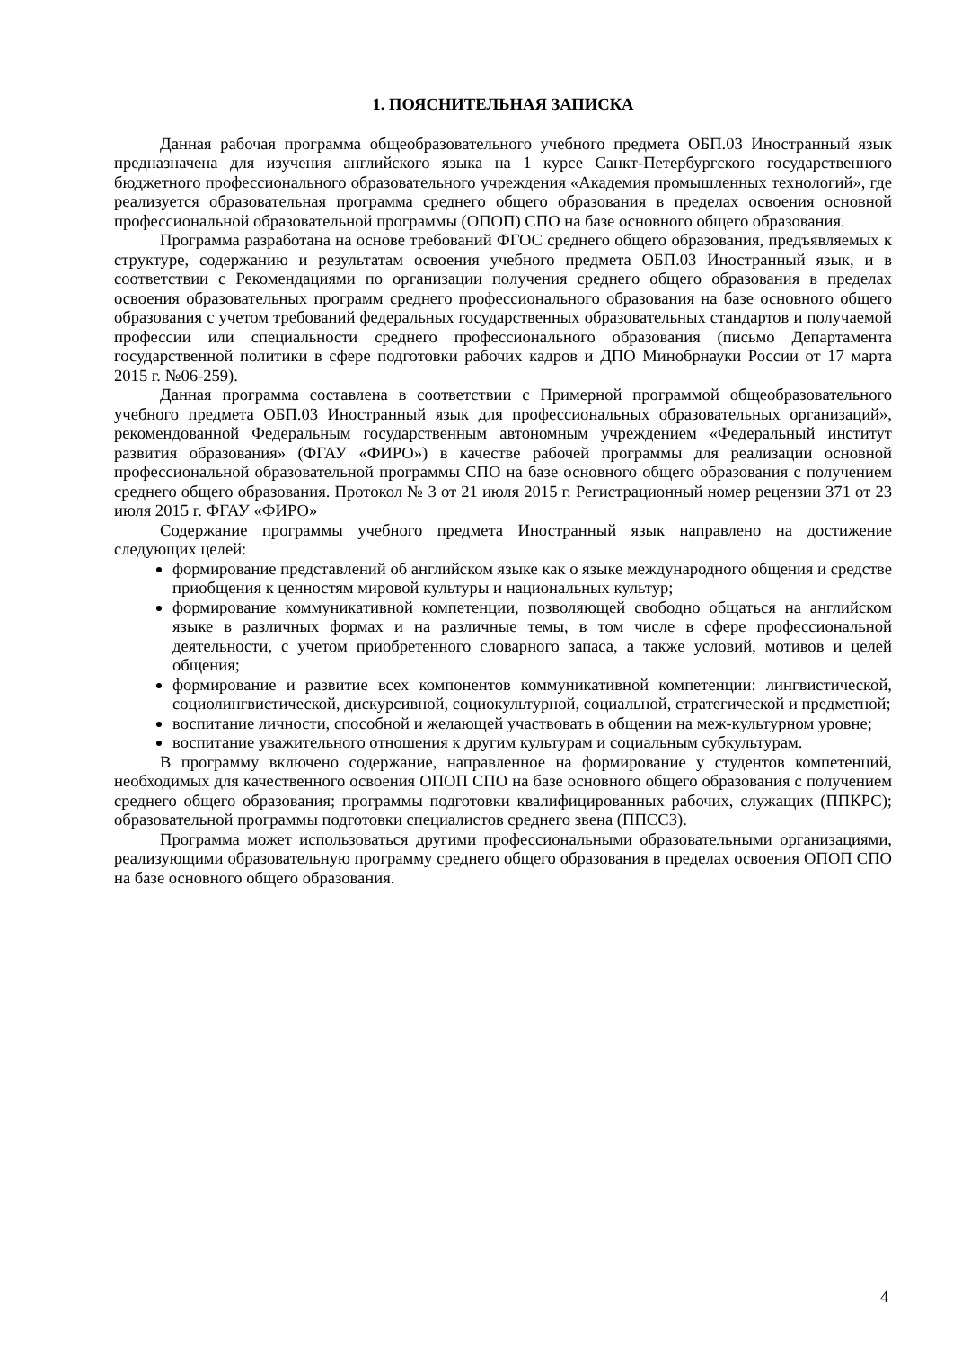1. ПОЯСНИТЕЛЬНАЯ ЗАПИСКА
Данная рабочая программа общеобразовательного учебного предмета ОБП.03 Иностранный язык предназначена для изучения английского языка на 1 курсе Санкт-Петербургского государственного бюджетного профессионального образовательного учреждения «Академия промышленных технологий», где реализуется образовательная программа среднего общего образования в пределах освоения основной профессиональной образовательной программы (ОПОП) СПО на базе основного общего образования.
Программа разработана на основе требований ФГОС среднего общего образования, предъявляемых к структуре, содержанию и результатам освоения учебного предмета ОБП.03 Иностранный язык, и в соответствии с Рекомендациями по организации получения среднего общего образования в пределах освоения образовательных программ среднего профессионального образования на базе основного общего образования с учетом требований федеральных государственных образовательных стандартов и получаемой профессии или специальности среднего профессионального образования (письмо Департамента государственной политики в сфере подготовки рабочих кадров и ДПО Минобрнауки России от 17 марта 2015 г. №06-259).
Данная программа составлена в соответствии с Примерной программой общеобразовательного учебного предмета ОБП.03 Иностранный язык для профессиональных образовательных организаций», рекомендованной Федеральным государственным автономным учреждением «Федеральный институт развития образования» (ФГАУ «ФИРО») в качестве рабочей программы для реализации основной профессиональной образовательной программы СПО на базе основного общего образования с получением среднего общего образования. Протокол № 3 от 21 июля 2015 г. Регистрационный номер рецензии 371 от 23 июля 2015 г. ФГАУ «ФИРО»
Содержание программы учебного предмета Иностранный язык направлено на достижение следующих целей:
формирование представлений об английском языке как о языке международного общения и средстве приобщения к ценностям мировой культуры и национальных культур;
формирование коммуникативной компетенции, позволяющей свободно общаться на английском языке в различных формах и на различные темы, в том числе в сфере профессиональной деятельности, с учетом приобретенного словарного запаса, а также условий, мотивов и целей общения;
формирование и развитие всех компонентов коммуникативной компетенции: лингвистической, социолингвистической, дискурсивной, социокультурной, социальной, стратегической и предметной;
воспитание личности, способной и желающей участвовать в общении на меж-культурном уровне;
воспитание уважительного отношения к другим культурам и социальным субкультурам.
В программу включено содержание, направленное на формирование у студентов компетенций, необходимых для качественного освоения ОПОП СПО на базе основного общего образования с получением среднего общего образования; программы подготовки квалифицированных рабочих, служащих (ППКРС); образовательной программы подготовки специалистов среднего звена (ППССЗ).
Программа может использоваться другими профессиональными образовательными организациями, реализующими образовательную программу среднего общего образования в пределах освоения ОПОП СПО на базе основного общего образования.
4